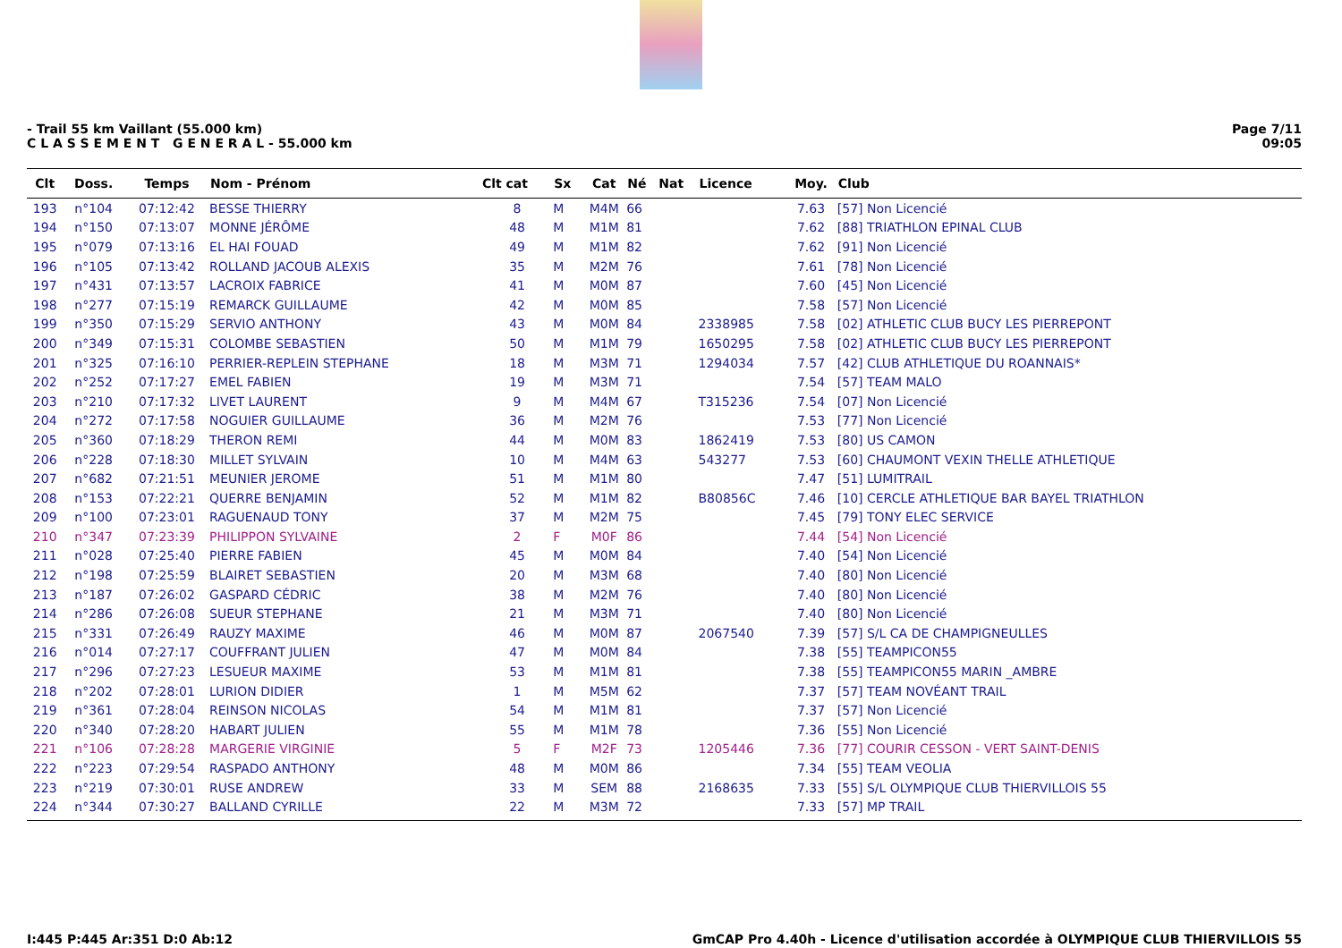- Trail 55 km Vaillant (55.000 km)
C L A S S E M E N T G E N E R A L - 55.000 km
Page 7/11
09:05
| Clt | Doss. | Temps | Nom - Prénom | Clt cat | Sx | Cat | Né | Nat | Licence | Moy. | Club |
| --- | --- | --- | --- | --- | --- | --- | --- | --- | --- | --- | --- |
| 193 | n°104 | 07:12:42 | BESSE THIERRY | 8 | M | M4M | 66 | | | 7.63 | [57] Non Licencié |
| 194 | n°150 | 07:13:07 | MONNE JÉRÔME | 48 | M | M1M | 81 | | | 7.62 | [88] TRIATHLON EPINAL CLUB |
| 195 | n°079 | 07:13:16 | EL HAI FOUAD | 49 | M | M1M | 82 | | | 7.62 | [91] Non Licencié |
| 196 | n°105 | 07:13:42 | ROLLAND JACOUB ALEXIS | 35 | M | M2M | 76 | | | 7.61 | [78] Non Licencié |
| 197 | n°431 | 07:13:57 | LACROIX FABRICE | 41 | M | M0M | 87 | | | 7.60 | [45] Non Licencié |
| 198 | n°277 | 07:15:19 | REMARCK GUILLAUME | 42 | M | M0M | 85 | | | 7.58 | [57] Non Licencié |
| 199 | n°350 | 07:15:29 | SERVIO ANTHONY | 43 | M | M0M | 84 | | 2338985 | 7.58 | [02] ATHLETIC CLUB BUCY LES PIERREPONT |
| 200 | n°349 | 07:15:31 | COLOMBE SEBASTIEN | 50 | M | M1M | 79 | | 1650295 | 7.58 | [02] ATHLETIC CLUB BUCY LES PIERREPONT |
| 201 | n°325 | 07:16:10 | PERRIER-REPLEIN STEPHANE | 18 | M | M3M | 71 | | 1294034 | 7.57 | [42] CLUB ATHLETIQUE DU ROANNAIS* |
| 202 | n°252 | 07:17:27 | EMEL FABIEN | 19 | M | M3M | 71 | | | 7.54 | [57] TEAM MALO |
| 203 | n°210 | 07:17:32 | LIVET LAURENT | 9 | M | M4M | 67 | | T315236 | 7.54 | [07] Non Licencié |
| 204 | n°272 | 07:17:58 | NOGUIER GUILLAUME | 36 | M | M2M | 76 | | | 7.53 | [77] Non Licencié |
| 205 | n°360 | 07:18:29 | THERON REMI | 44 | M | M0M | 83 | | 1862419 | 7.53 | [80] US CAMON |
| 206 | n°228 | 07:18:30 | MILLET SYLVAIN | 10 | M | M4M | 63 | | 543277 | 7.53 | [60] CHAUMONT VEXIN THELLE ATHLETIQUE |
| 207 | n°682 | 07:21:51 | MEUNIER JEROME | 51 | M | M1M | 80 | | | 7.47 | [51] LUMITRAIL |
| 208 | n°153 | 07:22:21 | QUERRE BENJAMIN | 52 | M | M1M | 82 | | B80856C | 7.46 | [10] CERCLE ATHLETIQUE BAR BAYEL TRIATHLON |
| 209 | n°100 | 07:23:01 | RAGUENAUD TONY | 37 | M | M2M | 75 | | | 7.45 | [79] TONY ELEC SERVICE |
| 210 | n°347 | 07:23:39 | PHILIPPON SYLVAINE | 2 | F | M0F | 86 | | | 7.44 | [54] Non Licencié |
| 211 | n°028 | 07:25:40 | PIERRE FABIEN | 45 | M | M0M | 84 | | | 7.40 | [54] Non Licencié |
| 212 | n°198 | 07:25:59 | BLAIRET SEBASTIEN | 20 | M | M3M | 68 | | | 7.40 | [80] Non Licencié |
| 213 | n°187 | 07:26:02 | GASPARD CÉDRIC | 38 | M | M2M | 76 | | | 7.40 | [80] Non Licencié |
| 214 | n°286 | 07:26:08 | SUEUR STEPHANE | 21 | M | M3M | 71 | | | 7.40 | [80] Non Licencié |
| 215 | n°331 | 07:26:49 | RAUZY MAXIME | 46 | M | M0M | 87 | | 2067540 | 7.39 | [57] S/L CA DE CHAMPIGNEULLES |
| 216 | n°014 | 07:27:17 | COUFFRANT JULIEN | 47 | M | M0M | 84 | | | 7.38 | [55] TEAMPICON55 |
| 217 | n°296 | 07:27:23 | LESUEUR MAXIME | 53 | M | M1M | 81 | | | 7.38 | [55] TEAMPICON55 MARIN _AMBRE |
| 218 | n°202 | 07:28:01 | LURION DIDIER | 1 | M | M5M | 62 | | | 7.37 | [57] TEAM NOVÉANT TRAIL |
| 219 | n°361 | 07:28:04 | REINSON NICOLAS | 54 | M | M1M | 81 | | | 7.37 | [57] Non Licencié |
| 220 | n°340 | 07:28:20 | HABART JULIEN | 55 | M | M1M | 78 | | | 7.36 | [55] Non Licencié |
| 221 | n°106 | 07:28:28 | MARGERIE VIRGINIE | 5 | F | M2F | 73 | | 1205446 | 7.36 | [77] COURIR CESSON - VERT SAINT-DENIS |
| 222 | n°223 | 07:29:54 | RASPADO ANTHONY | 48 | M | M0M | 86 | | | 7.34 | [55] TEAM VEOLIA |
| 223 | n°219 | 07:30:01 | RUSE ANDREW | 33 | M | SEM | 88 | | 2168635 | 7.33 | [55] S/L OLYMPIQUE CLUB THIERVILLOIS 55 |
| 224 | n°344 | 07:30:27 | BALLAND CYRILLE | 22 | M | M3M | 72 | | | 7.33 | [57] MP TRAIL |
I:445 P:445 Ar:351 D:0 Ab:12 GmCAP Pro 4.40h - Licence d'utilisation accordée à OLYMPIQUE CLUB THIERVILLOIS 55